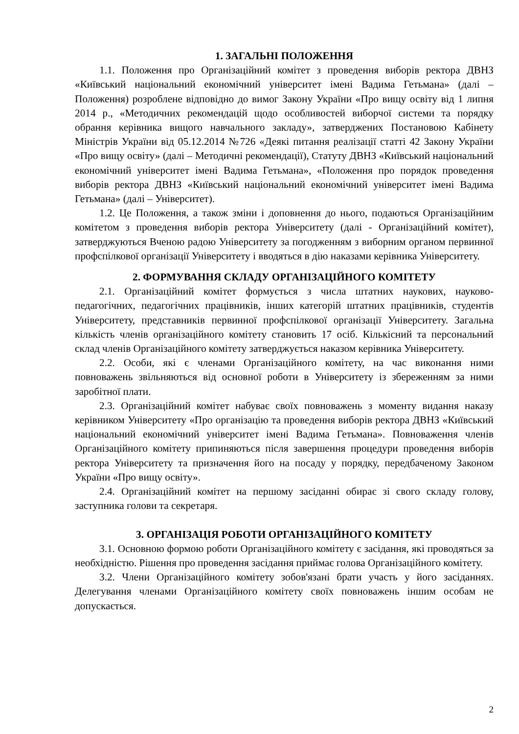1. ЗАГАЛЬНІ ПОЛОЖЕННЯ
1.1. Положення про Організаційний комітет з проведення виборів ректора ДВНЗ «Київський національний економічний університет імені Вадима Гетьмана» (далі – Положення) розроблене відповідно до вимог Закону України «Про вищу освіту від 1 липня 2014 р., «Методичних рекомендацій щодо особливостей виборчої системи та порядку обрання керівника вищого навчального закладу», затверджених Постановою Кабінету Міністрів України від 05.12.2014 №726 «Деякі питання реалізації статті 42 Закону України «Про вищу освіту» (далі – Методичні рекомендації), Статуту ДВНЗ «Київський національний економічний університет імені Вадима Гетьмана», «Положення про порядок проведення виборів ректора ДВНЗ «Київський національний економічний університет імені Вадима Гетьмана» (далі – Університет).
1.2. Це Положення, а також зміни і доповнення до нього, подаються Організаційним комітетом з проведення виборів ректора Університету (далі - Організаційний комітет), затверджуються Вченою радою Університету за погодженням з виборним органом первинної профспілкової організації Університету і вводяться в дію наказами керівника Університету.
2. ФОРМУВАННЯ СКЛАДУ ОРГАНІЗАЦІЙНОГО КОМІТЕТУ
2.1. Організаційний комітет формується з числа штатних наукових, науково-педагогічних, педагогічних працівників, інших категорій штатних працівників, студентів Університету, представників первинної профспілкової організації Університету. Загальна кількість членів організаційного комітету становить 17 осіб. Кількісний та персональний склад членів Організаційного комітету затверджується наказом керівника Університету.
2.2. Особи, які є членами Організаційного комітету, на час виконання ними повноважень звільняються від основної роботи в Університету із збереженням за ними заробітної плати.
2.3. Організаційний комітет набуває своїх повноважень з моменту видання наказу керівником Університету «Про організацію та проведення виборів ректора ДВНЗ «Київський національний економічний університет імені Вадима Гетьмана». Повноваження членів Організаційного комітету припиняються після завершення процедури проведення виборів ректора Університету та призначення його на посаду у порядку, передбаченому Законом України «Про вищу освіту».
2.4. Організаційний комітет на першому засіданні обирає зі свого складу голову, заступника голови та секретаря.
3. ОРГАНІЗАЦІЯ РОБОТИ ОРГАНІЗАЦІЙНОГО КОМІТЕТУ
3.1. Основною формою роботи Організаційного комітету є засідання, які проводяться за необхідністю. Рішення про проведення засідання приймає голова Організаційного комітету.
3.2. Члени Організаційного комітету зобов'язані брати участь у його засіданнях. Делегування членами Організаційного комітету своїх повноважень іншим особам не допускається.
2